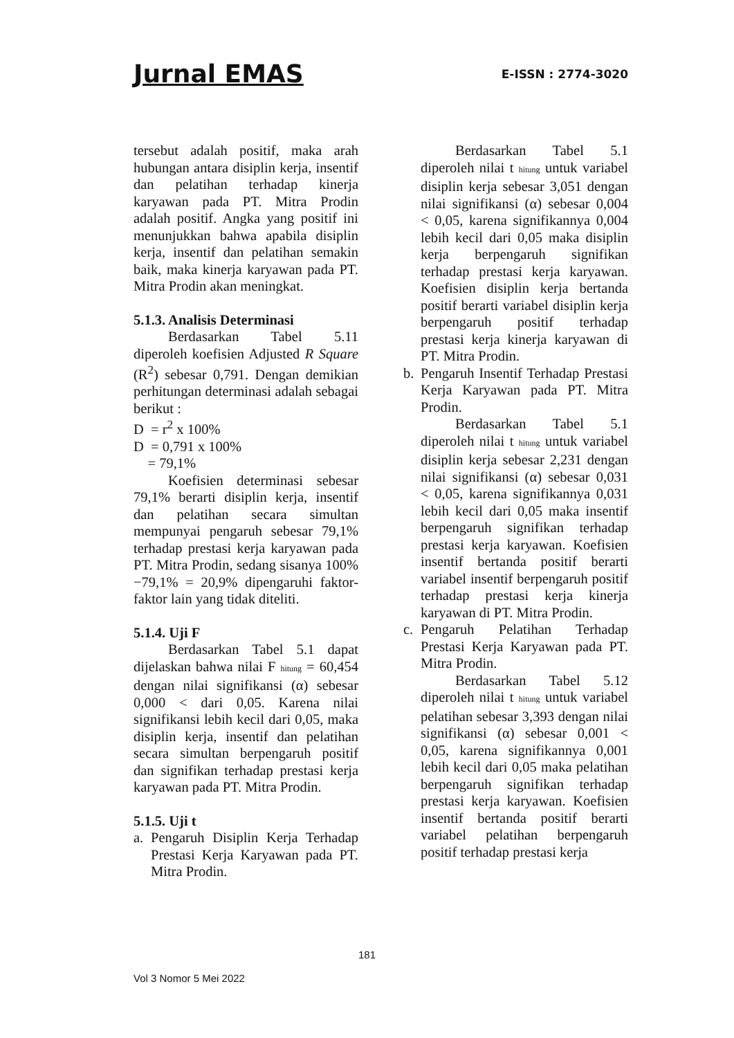Jurnal EMAS
E-ISSN : 2774-3020
tersebut adalah positif, maka arah hubungan antara disiplin kerja, insentif dan pelatihan terhadap kinerja karyawan pada PT. Mitra Prodin adalah positif. Angka yang positif ini menunjukkan bahwa apabila disiplin kerja, insentif dan pelatihan semakin baik, maka kinerja karyawan pada PT. Mitra Prodin akan meningkat.
5.1.3. Analisis Determinasi
Berdasarkan Tabel 5.11 diperoleh koefisien Adjusted R Square (R<sup>2</sup>) sebesar 0,791. Dengan demikian perhitungan determinasi adalah sebagai berikut :
D = r<sup>2</sup> x 100%
D = 0,791 x 100%
= 79,1%
Koefisien determinasi sebesar 79,1% berarti disiplin kerja, insentif dan pelatihan secara simultan mempunyai pengaruh sebesar 79,1% terhadap prestasi kerja karyawan pada PT. Mitra Prodin, sedang sisanya 100%−79,1% = 20,9% dipengaruhi faktor-faktor lain yang tidak diteliti.
5.1.4. Uji F
Berdasarkan Tabel 5.1 dapat dijelaskan bahwa nilai F hitung = 60,454 dengan nilai signifikansi (α) sebesar 0,000 < dari 0,05. Karena nilai signifikansi lebih kecil dari 0,05, maka disiplin kerja, insentif dan pelatihan secara simultan berpengaruh positif dan signifikan terhadap prestasi kerja karyawan pada PT. Mitra Prodin.
5.1.5. Uji t
a. Pengaruh Disiplin Kerja Terhadap Prestasi Kerja Karyawan pada PT. Mitra Prodin.
Berdasarkan Tabel 5.1 diperoleh nilai t hitung untuk variabel disiplin kerja sebesar 3,051 dengan nilai signifikansi (α) sebesar 0,004 < 0,05, karena signifikannya 0,004 lebih kecil dari 0,05 maka disiplin kerja berpengaruh signifikan terhadap prestasi kerja karyawan. Koefisien disiplin kerja bertanda positif berarti variabel disiplin kerja berpengaruh positif terhadap prestasi kerja kinerja karyawan di PT. Mitra Prodin.
b. Pengaruh Insentif Terhadap Prestasi Kerja Karyawan pada PT. Mitra Prodin.
Berdasarkan Tabel 5.1 diperoleh nilai t hitung untuk variabel disiplin kerja sebesar 2,231 dengan nilai signifikansi (α) sebesar 0,031 < 0,05, karena signifikannya 0,031 lebih kecil dari 0,05 maka insentif berpengaruh signifikan terhadap prestasi kerja karyawan. Koefisien insentif bertanda positif berarti variabel insentif berpengaruh positif terhadap prestasi kerja kinerja karyawan di PT. Mitra Prodin.
c. Pengaruh Pelatihan Terhadap Prestasi Kerja Karyawan pada PT. Mitra Prodin.
Berdasarkan Tabel 5.12 diperoleh nilai t hitung untuk variabel pelatihan sebesar 3,393 dengan nilai signifikansi (α) sebesar 0,001 < 0,05, karena signifikannya 0,001 lebih kecil dari 0,05 maka pelatihan berpengaruh signifikan terhadap prestasi kerja karyawan. Koefisien insentif bertanda positif berarti variabel pelatihan berpengaruh positif terhadap prestasi kerja
181
Vol 3 Nomor 5 Mei 2022